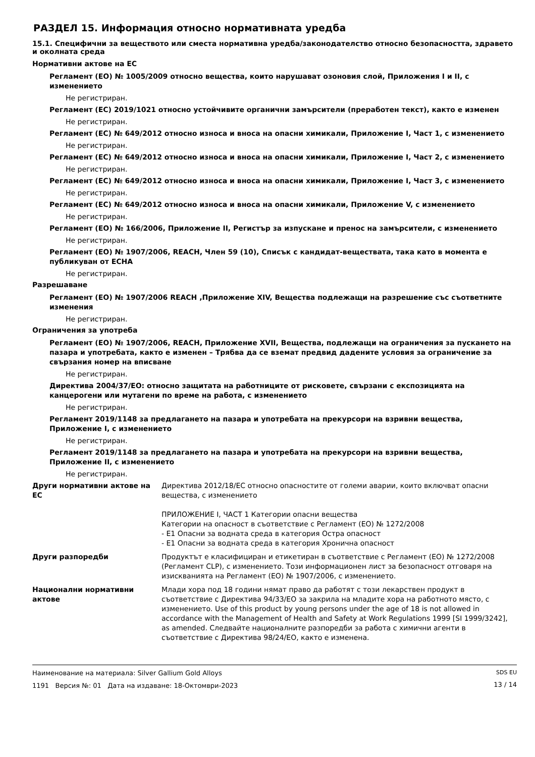РАЗДЕЛ 15. Информация относно нормативната уредба
15.1. Специфични за веществото или сместа нормативна уредба/законодателство относно безопасността, здравето и околната среда
Нормативни актове на ЕС
Регламент (ЕО) № 1005/2009 относно вещества, които нарушават озоновия слой, Приложения I и II, с изменението
Не регистриран.
Регламент (ЕС) 2019/1021 относно устойчивите органични замърсители (преработен текст), както е изменен
Не регистриран.
Регламент (ЕС) № 649/2012 относно износа и вноса на опасни химикали, Приложение I, Част 1, с изменението
Не регистриран.
Регламент (ЕС) № 649/2012 относно износа и вноса на опасни химикали, Приложение I, Част 2, с изменението
Не регистриран.
Регламент (ЕС) № 649/2012 относно износа и вноса на опасни химикали, Приложение I, Част 3, с изменението
Не регистриран.
Регламент (ЕС) № 649/2012 относно износа и вноса на опасни химикали, Приложение V, с изменението
Не регистриран.
Регламент (ЕО) № 166/2006, Приложение II, Регистър за изпускане и пренос на замърсители, с изменението
Не регистриран.
Регламент (ЕО) № 1907/2006, REACH, Член 59 (10), Списък с кандидат-веществата, така като в момента е публикуван от ECHA
Не регистриран.
Разрешаване
Регламент (ЕО) № 1907/2006 REACH ,Приложение XIV, Вещества подлежащи на разрешение със съответните изменения
Не регистриран.
Ограничения за употреба
Регламент (ЕО) № 1907/2006, REACH, Приложение XVII, Вещества, подлежащи на ограничения за пускането на пазара и употребата, както е изменен – Трябва да се вземат предвид дадените условия за ограничение за свързания номер на вписване
Не регистриран.
Директива 2004/37/ЕО: относно защитата на работниците от рисковете, свързани с експозицията на канцерогени или мутагени по време на работа, с изменението
Не регистриран.
Регламент 2019/1148 за предлагането на пазара и употребата на прекурсори на взривни вещества, Приложение I, с изменението
Не регистриран.
Регламент 2019/1148 за предлагането на пазара и употребата на прекурсори на взривни вещества, Приложение II, с изменението
Не регистриран.
Други нормативни актове на ЕС Директива 2012/18/ЕС относно опасностите от големи аварии, които включват опасни вещества, с изменението
ПРИЛОЖЕНИЕ I, ЧАСТ 1 Категории опасни вещества
Категории на опасност в съответствие с Регламент (ЕО) № 1272/2008
- E1 Опасни за водната среда в категория Остра опасност
- E1 Опасни за водната среда в категория Хронична опасност
Други разпоредби Продуктът е класифициран и етикетиран в съответствие с Регламент (ЕО) № 1272/2008 (Регламент CLP), с изменението. Този информационен лист за безопасност отговаря на изискванията на Регламент (ЕО) № 1907/2006, с изменението.
Национални нормативни актове Млади хора под 18 години нямат право да работят с този лекарствен продукт в съответствие с Директива 94/33/ЕО за закрила на младите хора на работното място, с изменението. Use of this product by young persons under the age of 18 is not allowed in accordance with the Management of Health and Safety at Work Regulations 1999 [SI 1999/3242], as amended. Следвайте националните разпоредби за работа с химични агенти в съответствие с Директива 98/24/ЕО, както е изменена.
Наименование на материала: Silver Gallium Gold Alloys
1191 Версия №: 01 Дата на издаване: 18-Октомври-2023
SDS EU
13 / 14